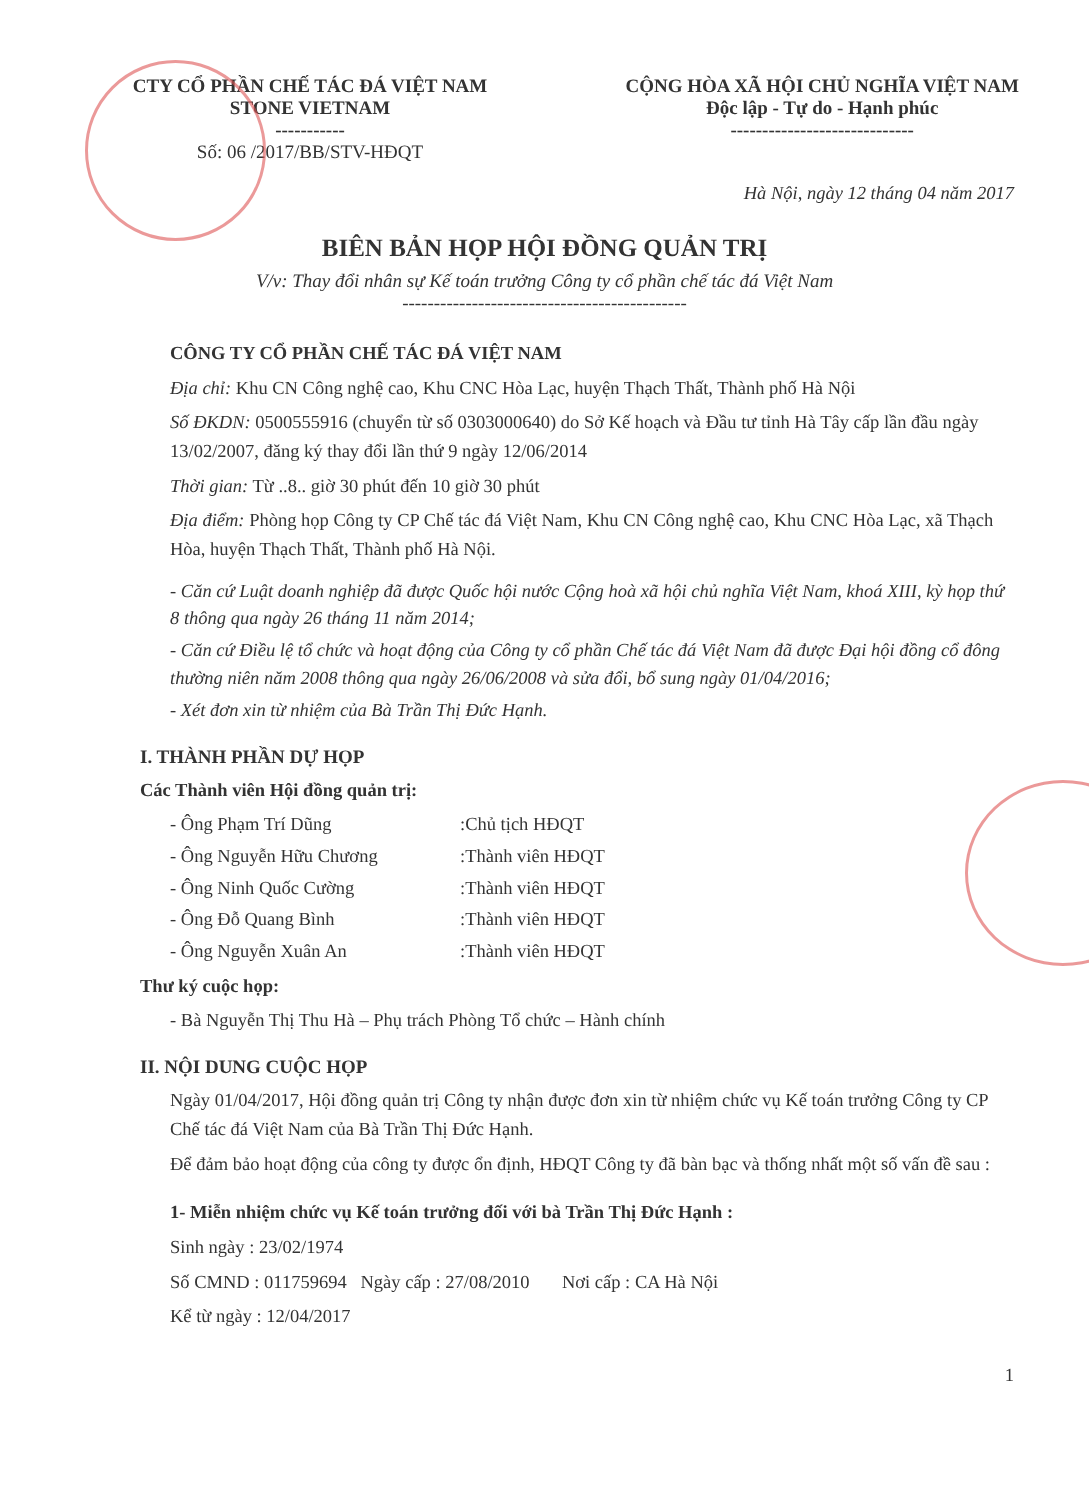CTY CỔ PHẦN CHẾ TÁC ĐÁ VIỆT NAM
STONE VIETNAM
-----------
Số: 06 /2017/BB/STV-HĐQT
CỘNG HÒA XÃ HỘI CHỦ NGHĨA VIỆT NAM
Độc lập - Tự do - Hạnh phúc
-----------------------------
Hà Nội, ngày 12 tháng 04 năm 2017
BIÊN BẢN HỌP HỘI ĐỒNG QUẢN TRỊ
V/v: Thay đổi nhân sự Kế toán trưởng Công ty cổ phần chế tác đá Việt Nam
---------------------------------------------
CÔNG TY CỔ PHẦN CHẾ TÁC ĐÁ VIỆT NAM
Địa chỉ: Khu CN Công nghệ cao, Khu CNC Hòa Lạc, huyện Thạch Thất, Thành phố Hà Nội
Số ĐKDN: 0500555916 (chuyển từ số 0303000640) do Sở Kế hoạch và Đầu tư tỉnh Hà Tây cấp lần đầu ngày 13/02/2007, đăng ký thay đổi lần thứ 9 ngày 12/06/2014
Thời gian: Từ ..8.. giờ 30 phút đến 10 giờ 30 phút
Địa điểm: Phòng họp Công ty CP Chế tác đá Việt Nam, Khu CN Công nghệ cao, Khu CNC Hòa Lạc, xã Thạch Hòa, huyện Thạch Thất, Thành phố Hà Nội.
- Căn cứ Luật doanh nghiệp đã được Quốc hội nước Cộng hoà xã hội chủ nghĩa Việt Nam, khoá XIII, kỳ họp thứ 8 thông qua ngày 26 tháng 11 năm 2014;
- Căn cứ Điều lệ tổ chức và hoạt động của Công ty cổ phần Chế tác đá Việt Nam đã được Đại hội đồng cổ đông thường niên năm 2008 thông qua ngày 26/06/2008 và sửa đổi, bổ sung ngày 01/04/2016;
- Xét đơn xin từ nhiệm của Bà Trần Thị Đức Hạnh.
I. THÀNH PHẦN DỰ HỌP
Các Thành viên Hội đồng quản trị:
- Ông Phạm Trí Dũng :Chủ tịch HĐQT
- Ông Nguyễn Hữu Chương :Thành viên HĐQT
- Ông Ninh Quốc Cường :Thành viên HĐQT
- Ông Đỗ Quang Bình :Thành viên HĐQT
- Ông Nguyễn Xuân An :Thành viên HĐQT
Thư ký cuộc họp:
- Bà Nguyễn Thị Thu Hà – Phụ trách Phòng Tổ chức – Hành chính
II. NỘI DUNG CUỘC HỌP
Ngày 01/04/2017, Hội đồng quản trị Công ty nhận được đơn xin từ nhiệm chức vụ Kế toán trưởng Công ty CP Chế tác đá Việt Nam của Bà Trần Thị Đức Hạnh.
Để đảm bảo hoạt động của công ty được ổn định, HĐQT Công ty đã bàn bạc và thống nhất một số vấn đề sau :
1- Miễn nhiệm chức vụ Kế toán trưởng đối với bà Trần Thị Đức Hạnh :
Sinh ngày : 23/02/1974
Số CMND : 011759694 Ngày cấp : 27/08/2010 Nơi cấp : CA Hà Nội
Kể từ ngày : 12/04/2017
1